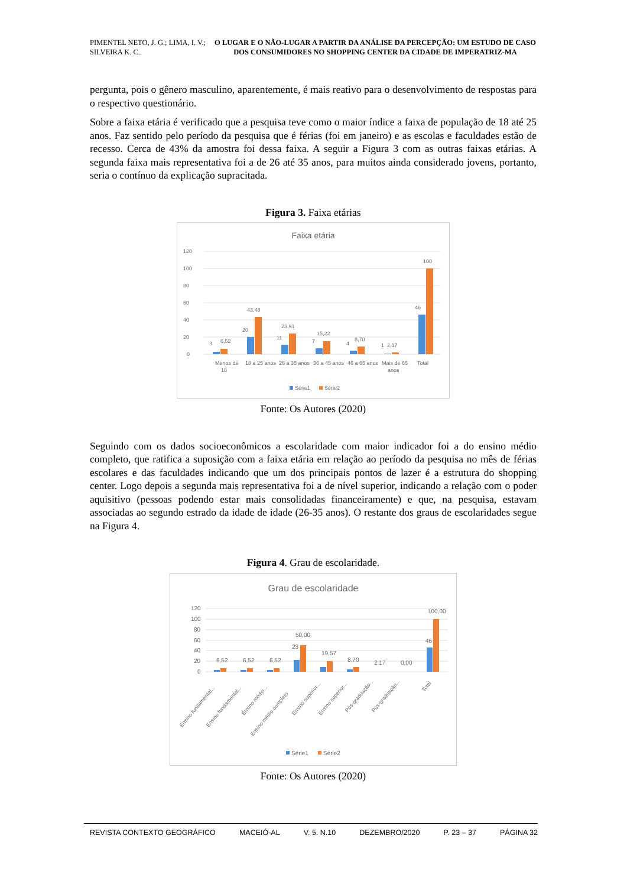PIMENTEL NETO, J. G.; LIMA, I. V.; SILVEIRA K. C..
O LUGAR E O NÃO-LUGAR A PARTIR DA ANÁLISE DA PERCEPÇÃO: UM ESTUDO DE CASO DOS CONSUMIDORES NO SHOPPING CENTER DA CIDADE DE IMPERATRIZ-MA
pergunta, pois o gênero masculino, aparentemente, é mais reativo para o desenvolvimento de respostas para o respectivo questionário.
Sobre a faixa etária é verificado que a pesquisa teve como o maior índice a faixa de população de 18 até 25 anos. Faz sentido pelo período da pesquisa que é férias (foi em janeiro) e as escolas e faculdades estão de recesso. Cerca de 43% da amostra foi dessa faixa. A seguir a Figura 3 com as outras faixas etárias. A segunda faixa mais representativa foi a de 26 até 35 anos, para muitos ainda considerado jovens, portanto, seria o contínuo da explicação supracitada.
Figura 3. Faixa etárias
Faixa etária
120
100
80
60
40
20
0
3
6,52
20
43,48
11
23,91
7
15,22
4
8,70
1
2,17
46
100
Menos de
18
18 a 25 anos
26 a 35 anos
36 a 45 anos
46 a 65 anos
Mais de 65
anos
Total
Série1
Série2
Fonte: Os Autores (2020)
Seguindo com os dados socioeconômicos a escolaridade com maior indicador foi a do ensino médio completo, que ratifica a suposição com a faixa etária em relação ao período da pesquisa no mês de férias escolares e das faculdades indicando que um dos principais pontos de lazer é a estrutura do shopping center. Logo depois a segunda mais representativa foi a de nível superior, indicando a relação com o poder aquisitivo (pessoas podendo estar mais consolidadas financeiramente) e que, na pesquisa, estavam associadas ao segundo estrado da idade de idade (26-35 anos). O restante dos graus de escolaridades segue na Figura 4.
Figura 4. Grau de escolaridade.
Grau de escolaridade
120
100
80
60
40
20
0
6,52
6,52
6,52
23
50,00
19,57
8,70
2,17
0,00
46
100,00
Ensino fundamental...
Ensino fundamental...
Ensino médio...
Ensino médio completo
Ensino superior...
Ensino superior...
Pós-graduação...
Pós-graduação...
Total
Série1
Série2
Fonte: Os Autores (2020)
REVISTA CONTEXTO GEOGRÁFICO MACEIÓ-AL V. 5. N.10 DEZEMBRO/2020 P. 23 – 37 PÁGINA 32